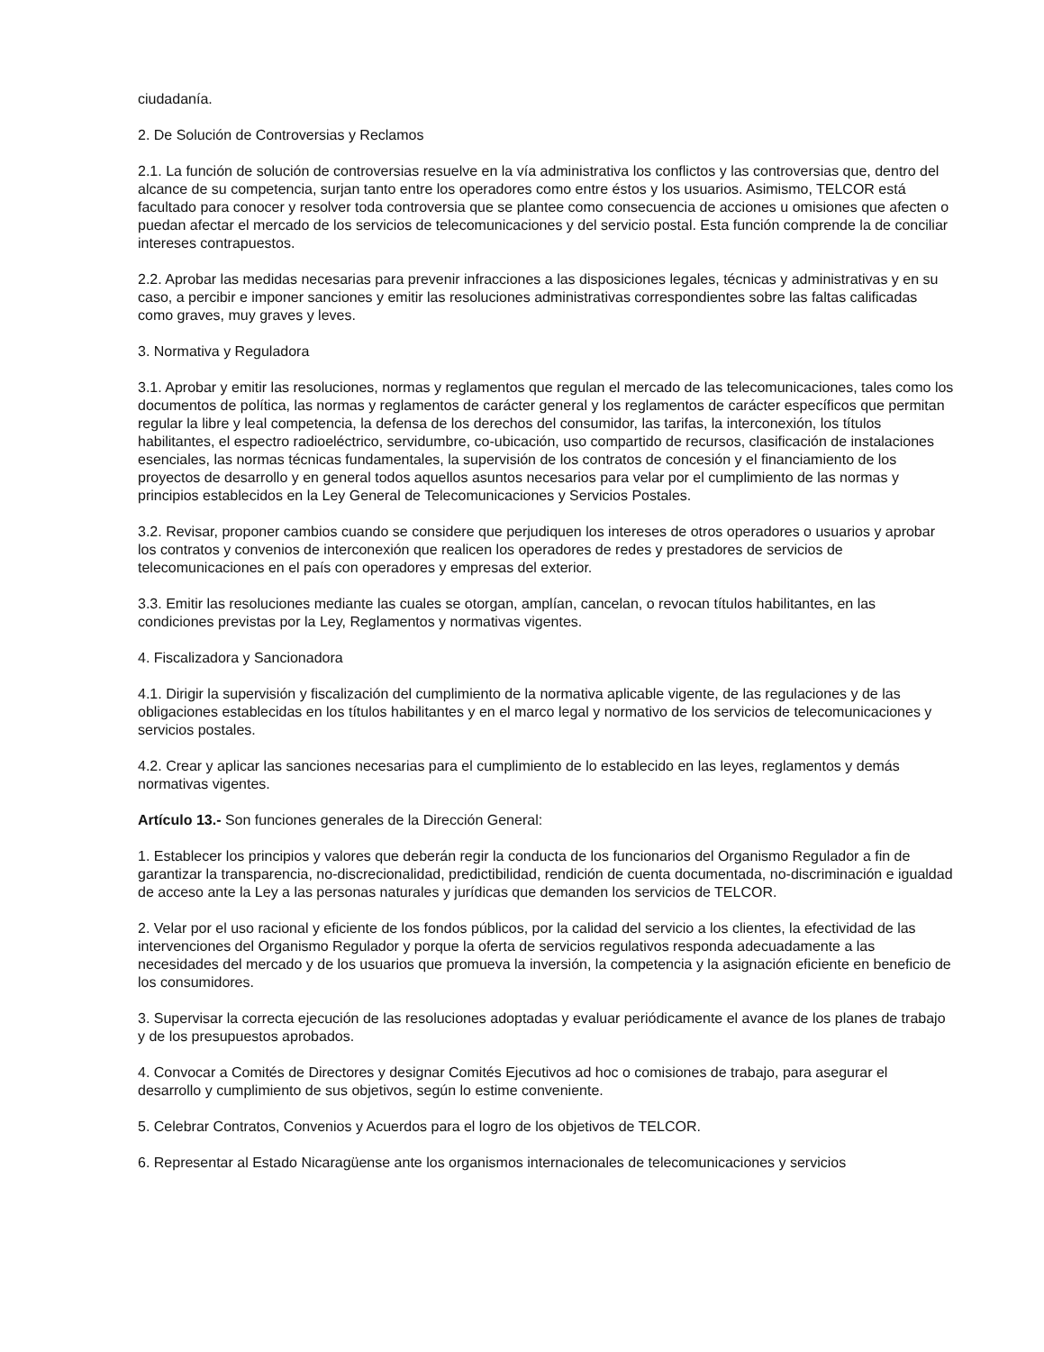ciudadanía.
2. De Solución de Controversias y Reclamos
2.1. La función de solución de controversias resuelve en la vía administrativa los conflictos y las controversias que, dentro del alcance de su competencia, surjan tanto entre los operadores como entre éstos y los usuarios. Asimismo, TELCOR está facultado para conocer y resolver toda controversia que se plantee como consecuencia de acciones u omisiones que afecten o puedan afectar el mercado de los servicios de telecomunicaciones y del servicio postal. Esta función comprende la de conciliar intereses contrapuestos.
2.2. Aprobar las medidas necesarias para prevenir infracciones a las disposiciones legales, técnicas y administrativas y en su caso, a percibir e imponer sanciones y emitir las resoluciones administrativas correspondientes sobre las faltas calificadas como graves, muy graves y leves.
3. Normativa y Reguladora
3.1. Aprobar y emitir las resoluciones, normas y reglamentos que regulan el mercado de las telecomunicaciones, tales como los documentos de política, las normas y reglamentos de carácter general y los reglamentos de carácter específicos que permitan regular la libre y leal competencia, la defensa de los derechos del consumidor, las tarifas, la interconexión, los títulos habilitantes, el espectro radioeléctrico, servidumbre, co-ubicación, uso compartido de recursos, clasificación de instalaciones esenciales, las normas técnicas fundamentales, la supervisión de los contratos de concesión y el financiamiento de los proyectos de desarrollo y en general todos aquellos asuntos necesarios para velar por el cumplimiento de las normas y principios establecidos en la Ley General de Telecomunicaciones y Servicios Postales.
3.2. Revisar, proponer cambios cuando se considere que perjudiquen los intereses de otros operadores o usuarios y aprobar los contratos y convenios de interconexión que realicen los operadores de redes y prestadores de servicios de telecomunicaciones en el país con operadores y empresas del exterior.
3.3. Emitir las resoluciones mediante las cuales se otorgan, amplían, cancelan, o revocan títulos habilitantes, en las condiciones previstas por la Ley, Reglamentos y normativas vigentes.
4. Fiscalizadora y Sancionadora
4.1. Dirigir la supervisión y fiscalización del cumplimiento de la normativa aplicable vigente, de las regulaciones y de las obligaciones establecidas en los títulos habilitantes y en el marco legal y normativo de los servicios de telecomunicaciones y servicios postales.
4.2. Crear y aplicar las sanciones necesarias para el cumplimiento de lo establecido en las leyes, reglamentos y demás normativas vigentes.
Artículo 13.- Son funciones generales de la Dirección General:
1. Establecer los principios y valores que deberán regir la conducta de los funcionarios del Organismo Regulador a fin de garantizar la transparencia, no-discrecionalidad, predictibilidad, rendición de cuenta documentada, no-discriminación e igualdad de acceso ante la Ley a las personas naturales y jurídicas que demanden los servicios de TELCOR.
2. Velar por el uso racional y eficiente de los fondos públicos, por la calidad del servicio a los clientes, la efectividad de las intervenciones del Organismo Regulador y porque la oferta de servicios regulativos responda adecuadamente a las necesidades del mercado y de los usuarios que promueva la inversión, la competencia y la asignación eficiente en beneficio de los consumidores.
3. Supervisar la correcta ejecución de las resoluciones adoptadas y evaluar periódicamente el avance de los planes de trabajo y de los presupuestos aprobados.
4. Convocar a Comités de Directores y designar Comités Ejecutivos ad hoc o comisiones de trabajo, para asegurar el desarrollo y cumplimiento de sus objetivos, según lo estime conveniente.
5. Celebrar Contratos, Convenios y Acuerdos para el logro de los objetivos de TELCOR.
6. Representar al Estado Nicaragüense ante los organismos internacionales de telecomunicaciones y servicios